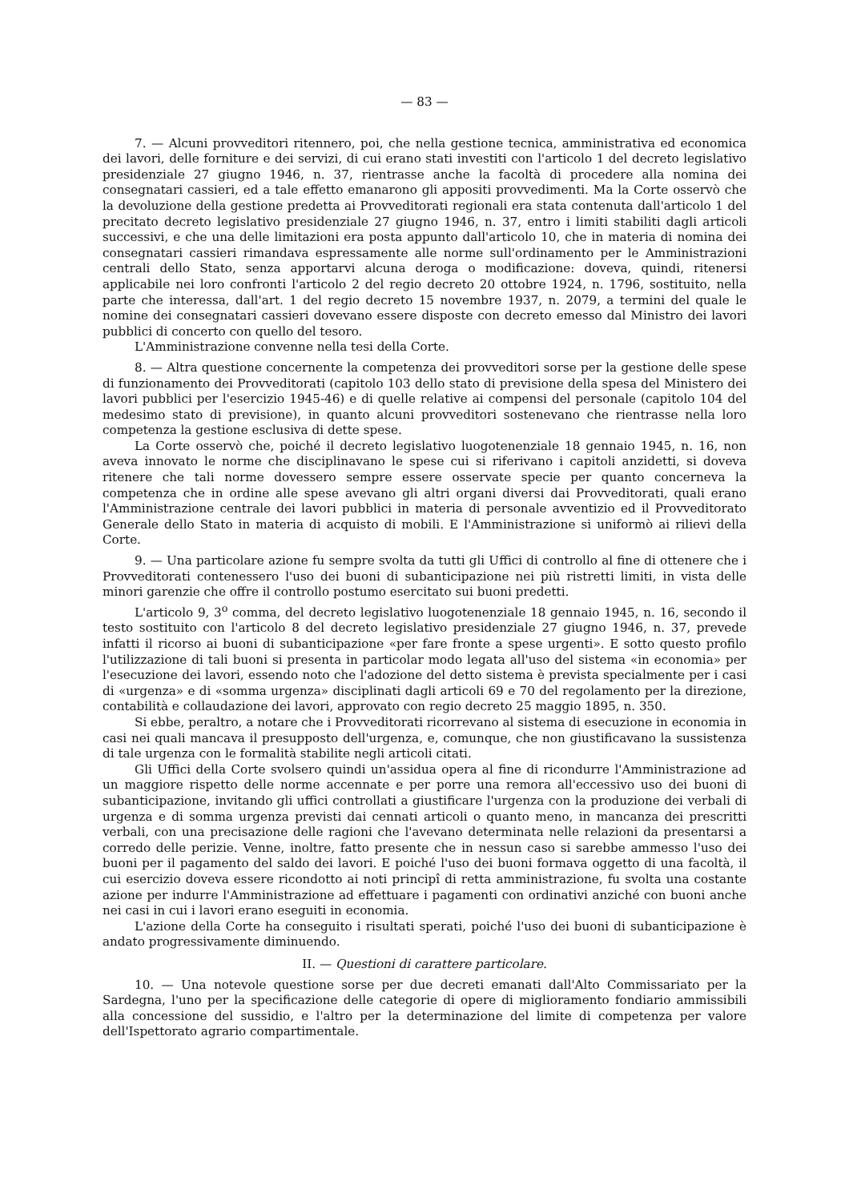— 83 —
7. — Alcuni provveditori ritennero, poi, che nella gestione tecnica, amministrativa ed economica dei lavori, delle forniture e dei servizi, di cui erano stati investiti con l'articolo 1 del decreto legislativo presidenziale 27 giugno 1946, n. 37, rientrasse anche la facoltà di procedere alla nomina dei consegnatari cassieri, ed a tale effetto emanarono gli appositi provvedimenti. Ma la Corte osservò che la devoluzione della gestione predetta ai Provveditorati regionali era stata contenuta dall'articolo 1 del precitato decreto legislativo presidenziale 27 giugno 1946, n. 37, entro i limiti stabiliti dagli articoli successivi, e che una delle limitazioni era posta appunto dall'articolo 10, che in materia di nomina dei consegnatari cassieri rimandava espressamente alle norme sull'ordinamento per le Amministrazioni centrali dello Stato, senza apportarvi alcuna deroga o modificazione: doveva, quindi, ritenersi applicabile nei loro confronti l'articolo 2 del regio decreto 20 ottobre 1924, n. 1796, sostituito, nella parte che interessa, dall'art. 1 del regio decreto 15 novembre 1937, n. 2079, a termini del quale le nomine dei consegnatari cassieri dovevano essere disposte con decreto emesso dal Ministro dei lavori pubblici di concerto con quello del tesoro.
L'Amministrazione convenne nella tesi della Corte.
8. — Altra questione concernente la competenza dei provveditori sorse per la gestione delle spese di funzionamento dei Provveditorati (capitolo 103 dello stato di previsione della spesa del Ministero dei lavori pubblici per l'esercizio 1945-46) e di quelle relative ai compensi del personale (capitolo 104 del medesimo stato di previsione), in quanto alcuni provveditori sostenevano che rientrasse nella loro competenza la gestione esclusiva di dette spese.
La Corte osservò che, poiché il decreto legislativo luogotenenziale 18 gennaio 1945, n. 16, non aveva innovato le norme che disciplinavano le spese cui si riferivano i capitoli anzidetti, si doveva ritenere che tali norme dovessero sempre essere osservate specie per quanto concerneva la competenza che in ordine alle spese avevano gli altri organi diversi dai Provveditorati, quali erano l'Amministrazione centrale dei lavori pubblici in materia di personale avventizio ed il Provveditorato Generale dello Stato in materia di acquisto di mobili. E l'Amministrazione si uniformò ai rilievi della Corte.
9. — Una particolare azione fu sempre svolta da tutti gli Uffici di controllo al fine di ottenere che i Provveditorati contenessero l'uso dei buoni di subanticipazione nei più ristretti limiti, in vista delle minori garenzie che offre il controllo postumo esercitato sui buoni predetti.
L'articolo 9, 3<sup>o</sup> comma, del decreto legislativo luogotenenziale 18 gennaio 1945, n. 16, secondo il testo sostituito con l'articolo 8 del decreto legislativo presidenziale 27 giugno 1946, n. 37, prevede infatti il ricorso ai buoni di subanticipazione «per fare fronte a spese urgenti». E sotto questo profilo l'utilizzazione di tali buoni si presenta in particolar modo legata all'uso del sistema «in economia» per l'esecuzione dei lavori, essendo noto che l'adozione del detto sistema è prevista specialmente per i casi di «urgenza» e di «somma urgenza» disciplinati dagli articoli 69 e 70 del regolamento per la direzione, contabilità e collaudazione dei lavori, approvato con regio decreto 25 maggio 1895, n. 350.
Si ebbe, peraltro, a notare che i Provveditorati ricorrevano al sistema di esecuzione in economia in casi nei quali mancava il presupposto dell'urgenza, e, comunque, che non giustificavano la sussistenza di tale urgenza con le formalità stabilite negli articoli citati.
Gli Uffici della Corte svolsero quindi un'assidua opera al fine di ricondurre l'Amministrazione ad un maggiore rispetto delle norme accennate e per porre una remora all'eccessivo uso dei buoni di subanticipazione, invitando gli uffici controllati a giustificare l'urgenza con la produzione dei verbali di urgenza e di somma urgenza previsti dai cennati articoli o quanto meno, in mancanza dei prescritti verbali, con una precisazione delle ragioni che l'avevano determinata nelle relazioni da presentarsi a corredo delle perizie. Venne, inoltre, fatto presente che in nessun caso si sarebbe ammesso l'uso dei buoni per il pagamento del saldo dei lavori. E poiché l'uso dei buoni formava oggetto di una facoltà, il cui esercizio doveva essere ricondotto ai noti principî di retta amministrazione, fu svolta una costante azione per indurre l'Amministrazione ad effettuare i pagamenti con ordinativi anziché con buoni anche nei casi in cui i lavori erano eseguiti in economia.
L'azione della Corte ha conseguito i risultati sperati, poiché l'uso dei buoni di subanticipazione è andato progressivamente diminuendo.
II. — Questioni di carattere particolare.
10. — Una notevole questione sorse per due decreti emanati dall'Alto Commissariato per la Sardegna, l'uno per la specificazione delle categorie di opere di miglioramento fondiario ammissibili alla concessione del sussidio, e l'altro per la determinazione del limite di competenza per valore dell'Ispettorato agrario compartimentale.